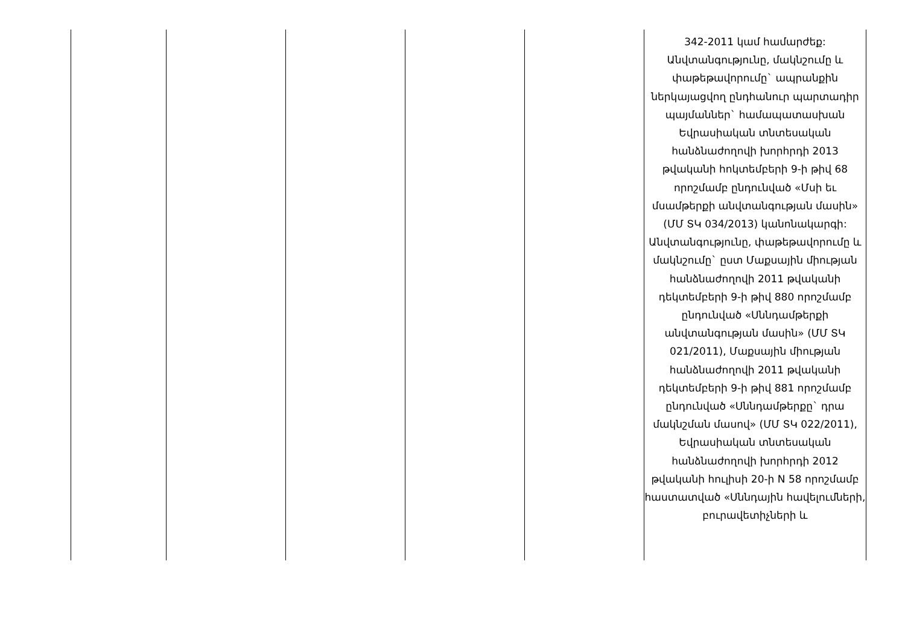| | | | | | 342-2011 կամ համարժեք: Անվտանգությունը, մակնշումը և փաթեթավորումը` ապրանքին ներկայացվող ընդհանուր պարտադիր պայմաններ` համապատասխան Եվրասիական տնտեսական հանձնաժողովի խորհրդի 2013 թվականի հոկտեմբերի 9-ի թիվ 68 որոշմամբ ընդունված «Մսի եւ մսամթերքի անվտանգության մասին» (ՄՄ ՏԿ 034/2013) կանոնակարգի: Անվտանգությունը, փաթեթավորումը և մակնշումը` ըստ Մաքսային միության հանձնաժողովի 2011 թվականի դեկտեմբերի 9-ի թիվ 880 որոշմամբ ընդունված «Սննդամթերքի անվտանգության մասին» (ՄՄ ՏԿ 021/2011), Մաքսային միության հանձնաժողովի 2011 թվականի դեկտեմբերի 9-ի թիվ 881 որոշմամբ ընդունված «Սննդամթերքը` դրա մակնշման մասով» (ՄՄ ՏԿ 022/2011), Եվրասիական տնտեսական հանձնաժողովի խորհրդի 2012 թվականի հուլիսի 20-ի N 58 որոշմամբ հաստատված «Սննդային հավելումների, բուրավետիչների և |